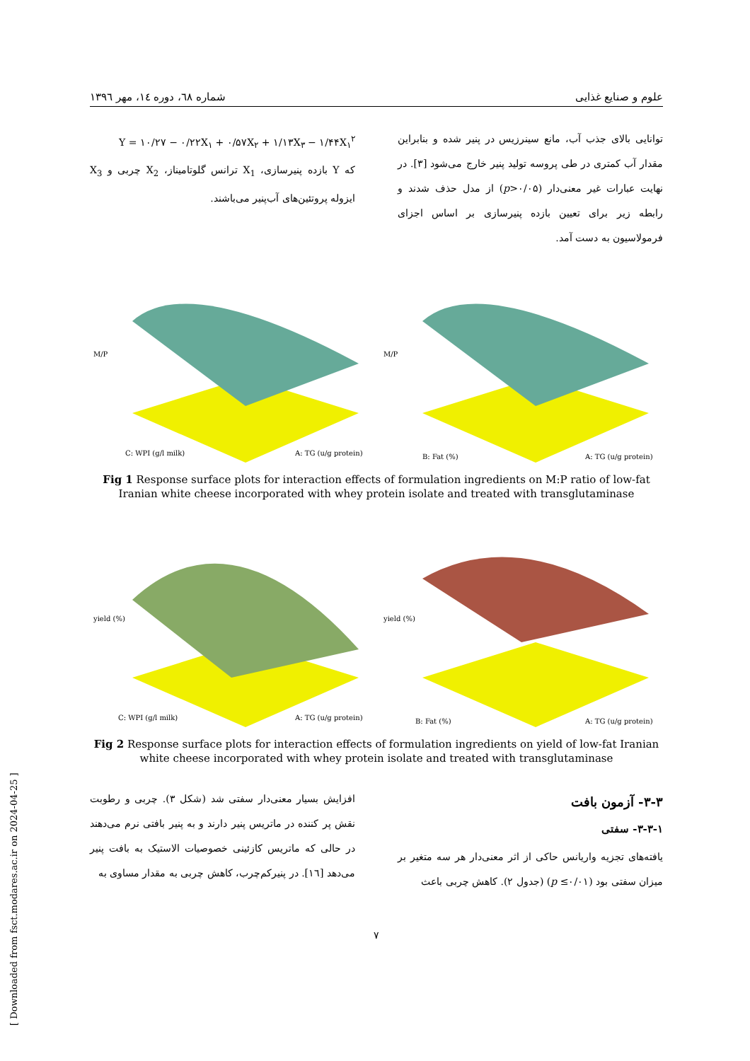علوم و صنایع غذایی شماره ٦٨، دوره ١٤، مهر ١٣٩٦
توانایی بالای جذب آب، مانع سینرزیس در پنیر شده و بنابراین مقدار آب کمتری در طی پروسه تولید پنیر خارج می‌شود [٣]. در نهایت عبارات غیر معنی‌دار (p>۰/۰۵) از مدل حذف شدند و رابطه زیر برای تعیین بازده پنیرسازی بر اساس اجزای فرمولاسیون به دست آمد.
Y = ۱۰/۲۷ − ۰/۲۲X<sub>۱</sub> + ۰/۵۷X<sub>۲</sub> + ۱/۱۳X<sub>۳</sub> − ۱/۴۴X<sub>۱</sub><sup>۲</sup>
که Y بازده پنیرسازی، X<sub>1</sub> ترانس گلوتامیناز، X<sub>2</sub> چربی و X<sub>3</sub> ایزوله پروتئین‌های آب‌پنیر می‌باشند.
M/P
C: WPI (g/l milk)
A: TG (u/g protein)
M/P
B: Fat (%)
A: TG (u/g protein)
Fig 1 Response surface plots for interaction effects of formulation ingredients on M:P ratio of low-fat Iranian white cheese incorporated with whey protein isolate and treated with transglutaminase
yield (%)
C: WPI (g/l milk)
A: TG (u/g protein)
yield (%)
B: Fat (%)
A: TG (u/g protein)
Fig 2 Response surface plots for interaction effects of formulation ingredients on yield of low-fat Iranian white cheese incorporated with whey protein isolate and treated with transglutaminase
۳-۳- آزمون بافت
۳-۳-۱- سفتی
یافته‌های تجزیه واریانس حاکی از اثر معنی‌دار هر سه متغیر بر میزان سفتی بود (p ≤۰/۰۱) (جدول ۲). کاهش چربی باعث
افزایش بسیار معنی‌دار سفتی شد (شکل ۳). چربی و رطوبت نقش پر کننده در ماتریس پنیر دارند و به پنیر بافتی نرم می‌دهند در حالی که ماتریس کازئینی خصوصیات الاستیک به بافت پنیر می‌دهد [١٦]. در پنیرکم‌چرب، کاهش چربی به مقدار مساوی به
۷
[ Downloaded from fsct.modares.ac.ir on 2024-04-25 ]